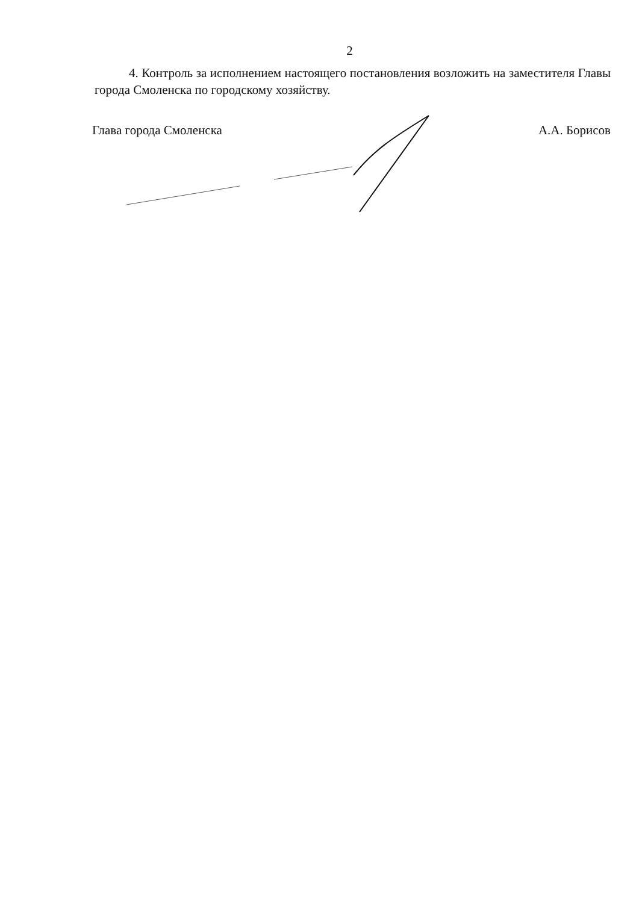2
4. Контроль за исполнением настоящего постановления возложить на заместителя Главы города Смоленска по городскому хозяйству.
Глава города Смоленска А.А. Борисов